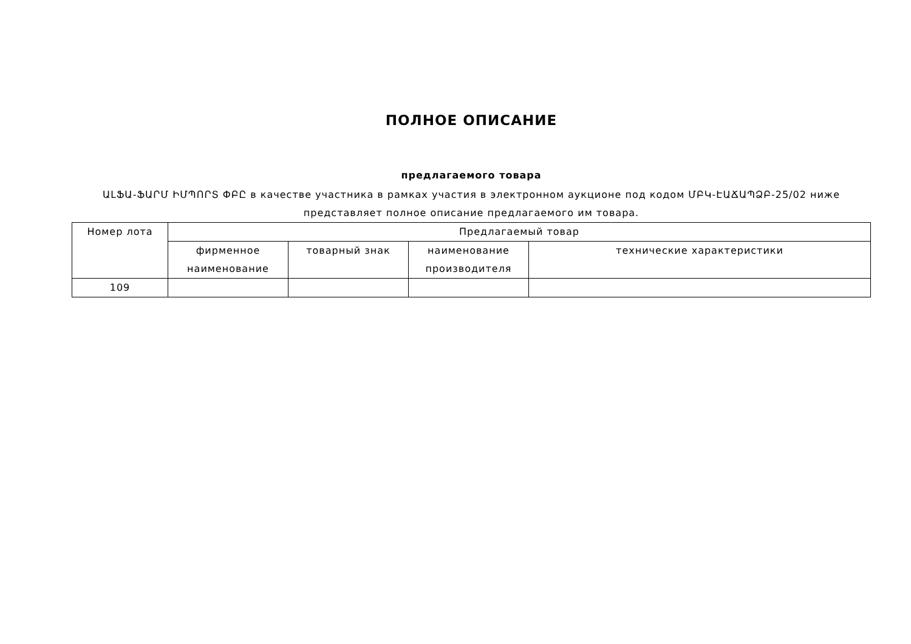ПОЛНОЕ ОПИСАНИЕ
предлагаемого товара
ԱԼՖԱ-ՖԱՐՄ ԻՄՊՈՐՏ ՓԲԸ в качестве участника в рамках участия в электронном аукционе под кодом ՄԲԿ-ԷԱՃԱՊՁԲ-25/02 ниже представляет полное описание предлагаемого им товара.
| Номер лота | Предлагаемый товар | | | |
| --- | --- | --- | --- | --- |
| | фирменное наименование | товарный знак | наименование производителя | технические характеристики |
| 109 | | | | |